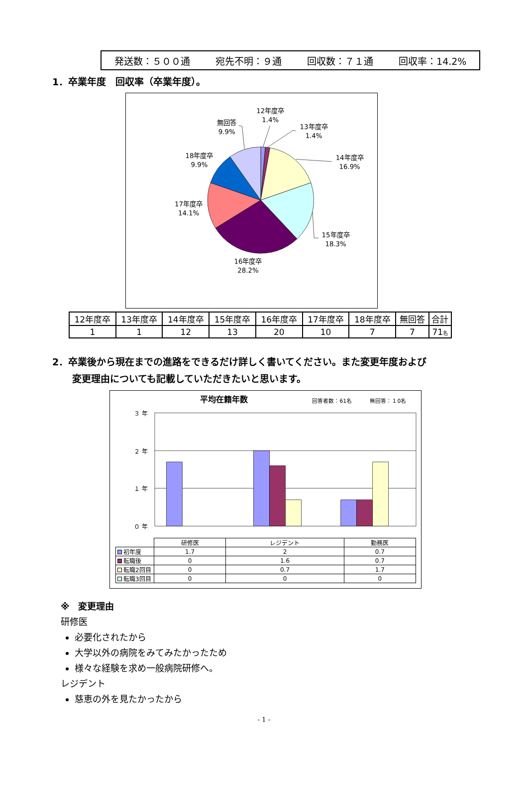発送数：５００通 宛先不明：９通 回収数：７１通 回収率：14.2%
1．卒業年度　回収率（卒業年度）。
12年度卒
1.4%
13年度卒
1.4%
14年度卒
16.9%
15年度卒
18.3%
16年度卒
28.2%
17年度卒
14.1%
18年度卒
9.9%
無回答
9.9%
| 12年度卒 | 13年度卒 | 14年度卒 | 15年度卒 | 16年度卒 | 17年度卒 | 18年度卒 | 無回答 | 合計 |
| 1 | 1 | 12 | 13 | 20 | 10 | 7 | 7 | 71 名 |
2．卒業後から現在までの進路をできるだけ詳しく書いてください。また変更年度および
変更理由についても記載していただきたいと思います。
平均在籍年数
回答者数：61名
無回答：１0名
３ 年
２ 年
１ 年
０ 年
| | 研修医 | レジデント | 勤務医 |
| --- | --- | --- | --- |
| 初年度 | 1.7 | 2 | 0.7 |
| 転職後 | 0 | 1.6 | 0.7 |
| 転職2回目 | 0 | 0.7 | 1.7 |
| 転職3回目 | 0 | 0 | 0 |
※　変更理由
研修医
必要化されたから
大学以外の病院をみてみたかったため
様々な経験を求め一般病院研修へ。
レジデント
慈恵の外を見たかったから
- 1 -